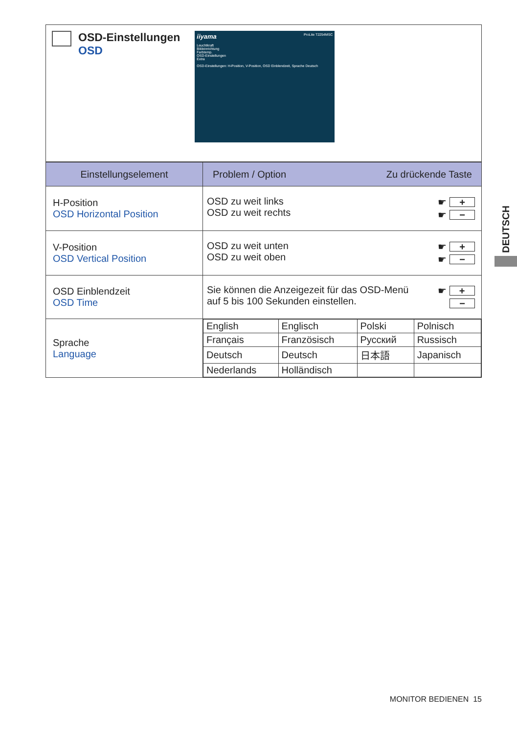| OSD-Einstellungen OSD iiyama ProLite T2254MSC Leuchtkraft Bildeinrichtung Farbtemp. OSD-Einstellungen Extra OSD-Einstellungen: H-Position, V-Position, OSD Einblendzeit, Sprache Deutsch |
| Einstellungselement | Problem / Option Zu drückende Taste |
| --- | --- |
| H-Position OSD Horizontal Position | OSD zu weit links OSD zu weit rechts ☛ + ☛ − |
| V-Position OSD Vertical Position | OSD zu weit unten OSD zu weit oben ☛ + ☛ − |
| OSD Einblendzeit OSD Time | Sie können die Anzeigezeit für das OSD-Menü auf 5 bis 100 Sekunden einstellen. ☛ + − |
| Sprache Language | / English / Englisch / Polski / Polnisch / / Français / Französisch / Русский / Russisch / / Deutsch / Deutsch / 日本語 / Japanisch / / Nederlands / Holländisch / / / |
DEUTSCH
MONITOR BEDIENEN 15